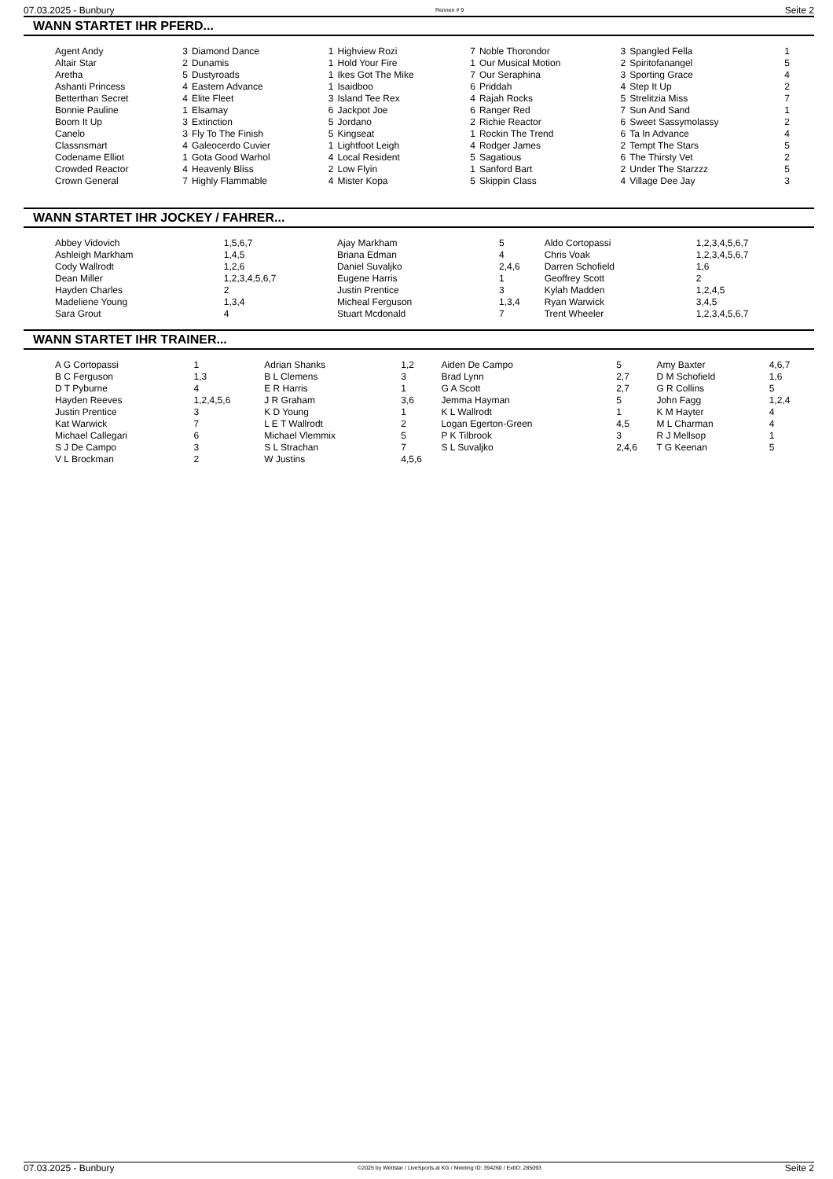07.03.2025 - Bunbury Rennen # 9 Seite 2
WANN STARTET IHR PFERD...
| Agent Andy | 3 | Diamond Dance | 1 | Highview Rozi | 7 | Noble Thorondor | 3 | Spangled Fella | 1 |
| Altair Star | 2 | Dunamis | 1 | Hold Your Fire | 1 | Our Musical Motion | 2 | Spiritofanangel | 5 |
| Aretha | 5 | Dustyroads | 1 | Ikes Got The Mike | 7 | Our Seraphina | 3 | Sporting Grace | 4 |
| Ashanti Princess | 4 | Eastern Advance | 1 | Isaidboo | 6 | Priddah | 4 | Step It Up | 2 |
| Betterthan Secret | 4 | Elite Fleet | 3 | Island Tee Rex | 4 | Rajah Rocks | 5 | Strelitzia Miss | 7 |
| Bonnie Pauline | 1 | Elsamay | 6 | Jackpot Joe | 6 | Ranger Red | 7 | Sun And Sand | 1 |
| Boom It Up | 3 | Extinction | 5 | Jordano | 2 | Richie Reactor | 6 | Sweet Sassymolassy | 2 |
| Canelo | 3 | Fly To The Finish | 5 | Kingseat | 1 | Rockin The Trend | 6 | Ta In Advance | 4 |
| Classnsmart | 4 | Galeocerdo Cuvier | 1 | Lightfoot Leigh | 4 | Rodger James | 2 | Tempt The Stars | 5 |
| Codename Elliot | 1 | Gota Good Warhol | 4 | Local Resident | 5 | Sagatious | 6 | The Thirsty Vet | 2 |
| Crowded Reactor | 4 | Heavenly Bliss | 2 | Low Flyin | 1 | Sanford Bart | 2 | Under The Starzzz | 5 |
| Crown General | 7 | Highly Flammable | 4 | Mister Kopa | 5 | Skippin Class | 4 | Village Dee Jay | 3 |
WANN STARTET IHR JOCKEY / FAHRER...
| Abbey Vidovich | 1,5,6,7 | Ajay Markham | 5 | Aldo Cortopassi | 1,2,3,4,5,6,7 |
| Ashleigh Markham | 1,4,5 | Briana Edman | 4 | Chris Voak | 1,2,3,4,5,6,7 |
| Cody Wallrodt | 1,2,6 | Daniel Suvaljko | 2,4,6 | Darren Schofield | 1,6 |
| Dean Miller | 1,2,3,4,5,6,7 | Eugene Harris | 1 | Geoffrey Scott | 2 |
| Hayden Charles | 2 | Justin Prentice | 3 | Kylah Madden | 1,2,4,5 |
| Madeliene Young | 1,3,4 | Micheal Ferguson | 1,3,4 | Ryan Warwick | 3,4,5 |
| Sara Grout | 4 | Stuart Mcdonald | 7 | Trent Wheeler | 1,2,3,4,5,6,7 |
WANN STARTET IHR TRAINER...
| A G Cortopassi | 1 | Adrian Shanks | 1,2 | Aiden De Campo | 5 | Amy Baxter | 4,6,7 |
| B C Ferguson | 1,3 | B L Clemens | 3 | Brad Lynn | 2,7 | D M Schofield | 1,6 |
| D T Pyburne | 4 | E R Harris | 1 | G A Scott | 2,7 | G R Collins | 5 |
| Hayden Reeves | 1,2,4,5,6 | J R Graham | 3,6 | Jemma Hayman | 5 | John Fagg | 1,2,4 |
| Justin Prentice | 3 | K D Young | 1 | K L Wallrodt | 1 | K M Hayter | 4 |
| Kat Warwick | 7 | L E T Wallrodt | 2 | Logan Egerton-Green | 4,5 | M L Charman | 4 |
| Michael Callegari | 6 | Michael Vlemmix | 5 | P K Tilbrook | 3 | R J Mellsop | 1 |
| S J De Campo | 3 | S L Strachan | 7 | S L Suvaljko | 2,4,6 | T G Keenan | 5 |
| V L Brockman | 2 | W Justins | 4,5,6 | | | | |
07.03.2025 - Bunbury ©2025 by Wettstar / LiveSports.at KG / Meeting ID: 394260 / ExtID: 285093 Seite 2